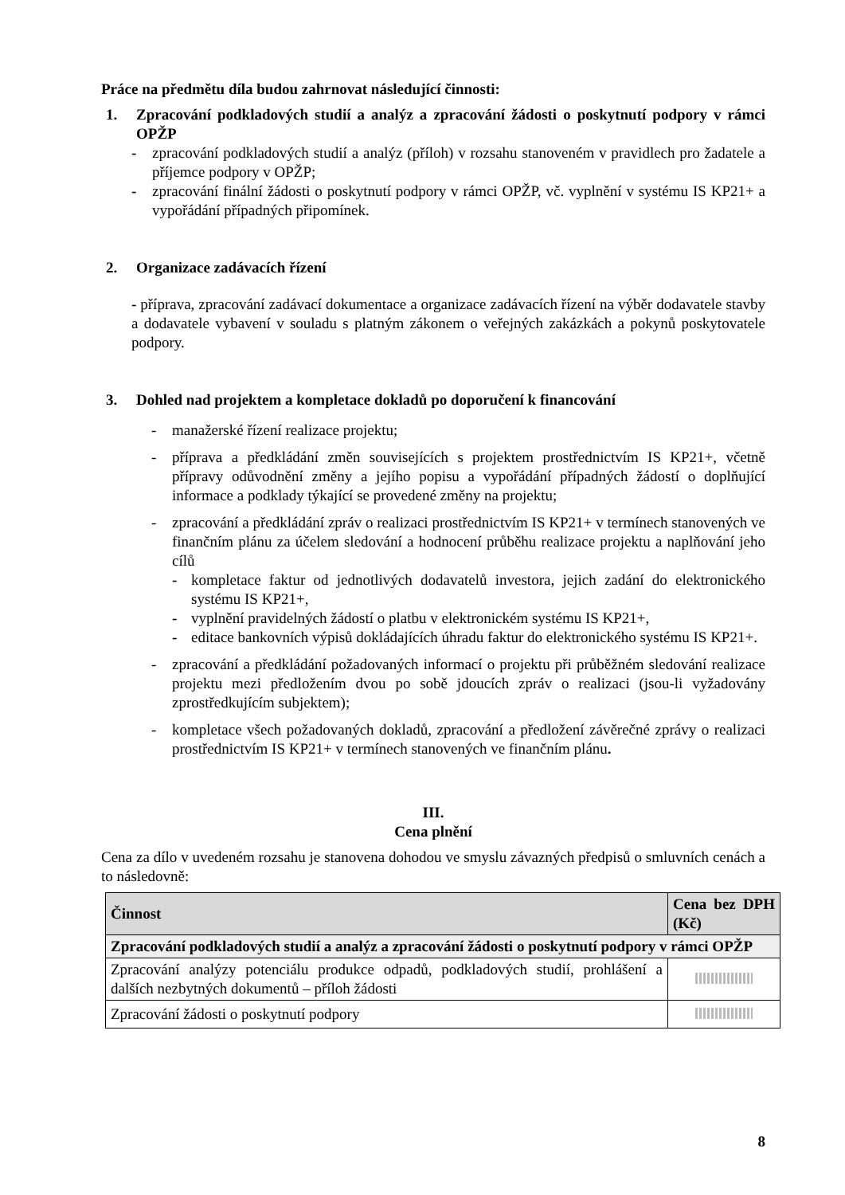Práce na předmětu díla budou zahrnovat následující činnosti:
1. Zpracování podkladových studií a analýz a zpracování žádosti o poskytnutí podpory v rámci OPŽP
- zpracování podkladových studií a analýz (příloh) v rozsahu stanoveném v pravidlech pro žadatele a příjemce podpory v OPŽP;
- zpracování finální žádosti o poskytnutí podpory v rámci OPŽP, vč. vyplnění v systému IS KP21+ a vypořádání případných připomínek.
2. Organizace zadávacích řízení
- příprava, zpracování zadávací dokumentace a organizace zadávacích řízení na výběr dodavatele stavby a dodavatele vybavení v souladu s platným zákonem o veřejných zakázkách a pokynů poskytovatele podpory.
3. Dohled nad projektem a kompletace dokladů po doporučení k financování
- manažerské řízení realizace projektu;
- příprava a předkládání změn souvisejících s projektem prostřednictvím IS KP21+, včetně přípravy odůvodnění změny a jejího popisu a vypořádání případných žádostí o doplňující informace a podklady týkající se provedené změny na projektu;
- zpracování a předkládání zpráv o realizaci prostřednictvím IS KP21+ v termínech stanovených ve finančním plánu za účelem sledování a hodnocení průběhu realizace projektu a naplňování jeho cílů
- kompletace faktur od jednotlivých dodavatelů investora, jejich zadání do elektronického systému IS KP21+,
- vyplnění pravidelných žádostí o platbu v elektronickém systému IS KP21+,
- editace bankovních výpisů dokládajících úhradu faktur do elektronického systému IS KP21+.
- zpracování a předkládání požadovaných informací o projektu při průběžném sledování realizace projektu mezi předložením dvou po sobě jdoucích zpráv o realizaci (jsou-li vyžadovány zprostředkujícím subjektem);
- kompletace všech požadovaných dokladů, zpracování a předložení závěrečné zprávy o realizaci prostřednictvím IS KP21+ v termínech stanovených ve finančním plánu.
III.
Cena plnění
Cena za dílo v uvedeném rozsahu je stanovena dohodou ve smyslu závazných předpisů o smluvních cenách a to následovně:
| Činnost | Cena bez DPH (Kč) |
| --- | --- |
| Zpracování podkladových studií a analýz a zpracování žádosti o poskytnutí podpory v rámci OPŽP | |
| Zpracování analýzy potenciálu produkce odpadů, podkladových studií, prohlášení a dalších nezbytných dokumentů – příloh žádosti | |
| Zpracování žádosti o poskytnutí podpory | |
8